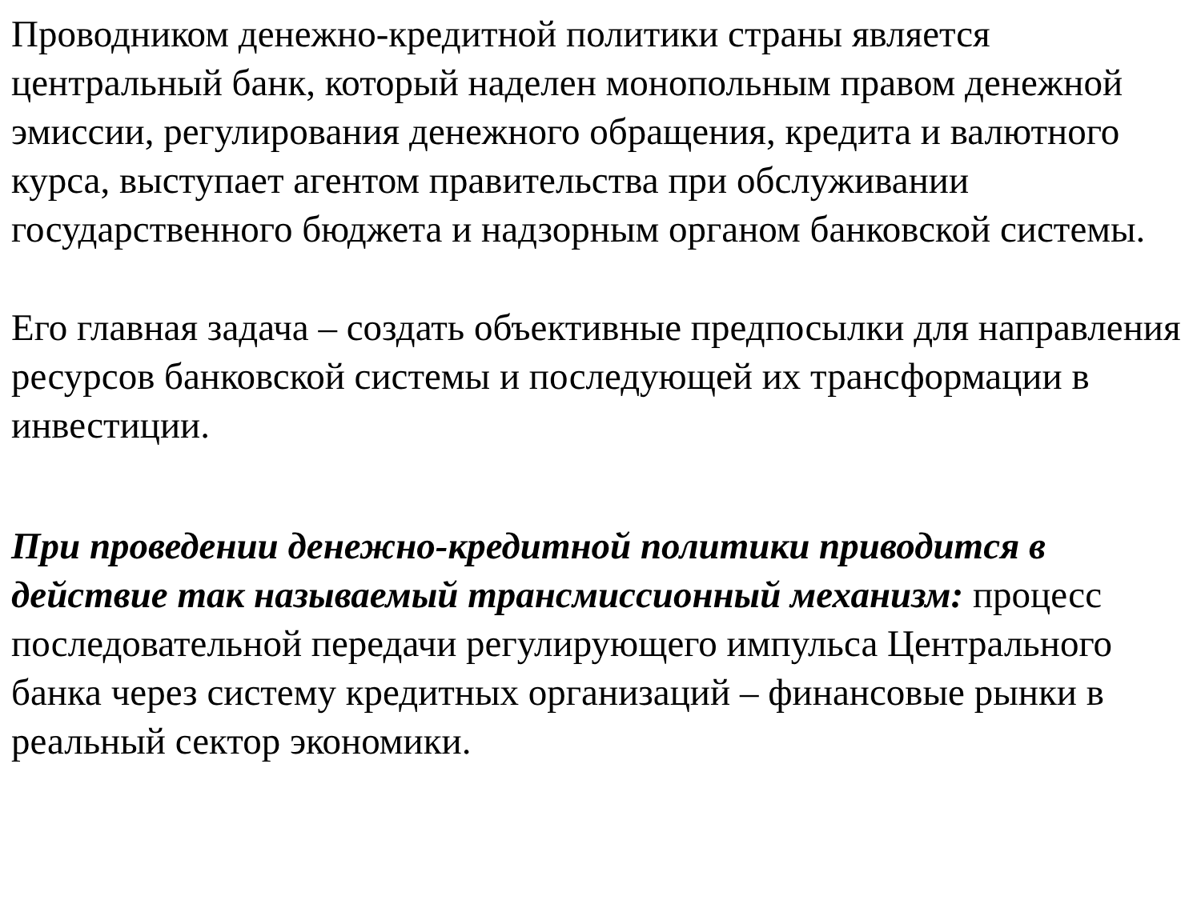Проводником денежно-кредитной политики страны является центральный банк, который наделен монопольным правом денежной эмиссии, регулирования денежного обращения, кредита и валютного курса, выступает агентом правительства при обслуживании государственного бюджета и надзорным органом банковской системы.
Его главная задача – создать объективные предпосылки для направления ресурсов банковской системы и последующей их трансформации в инвестиции.
При проведении денежно-кредитной политики приводится в действие так называемый трансмиссионный механизм: процесс последовательной передачи регулирующего импульса Центрального банка через систему кредитных организаций – финансовые рынки в реальный сектор экономики.